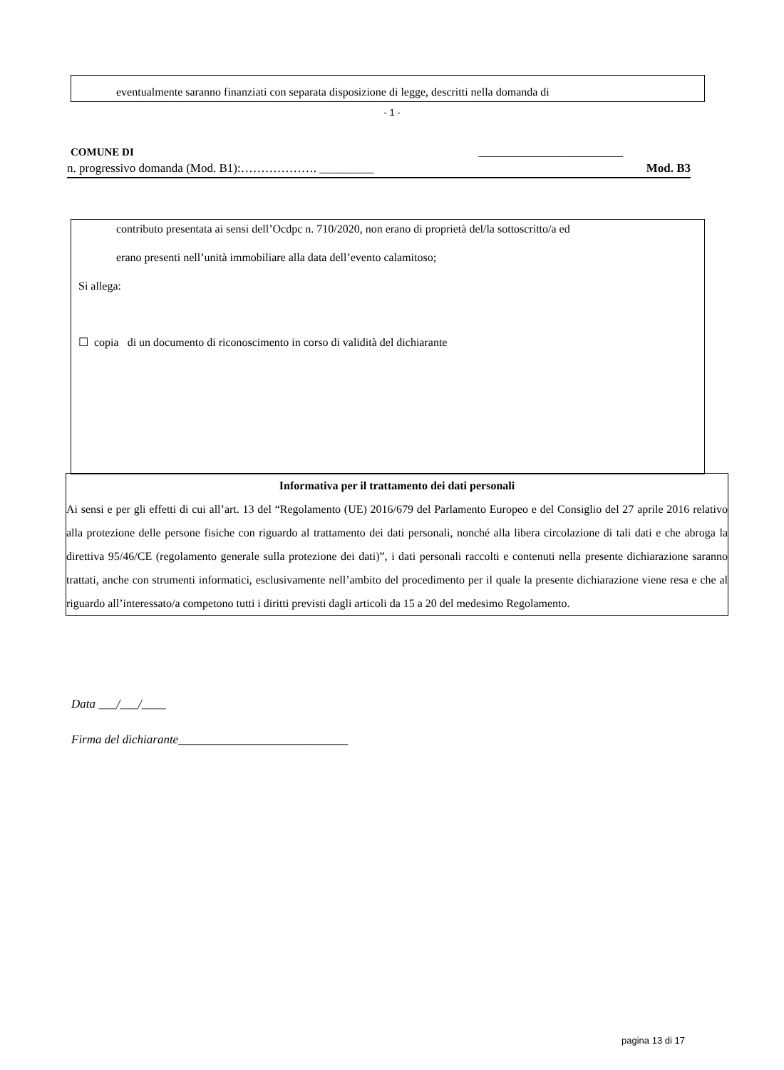eventualmente saranno finanziati con separata disposizione di legge, descritti nella domanda di
- 1 -
COMUNE DI ___________________________
n. progressivo domanda (Mod. B1):………………. _________ Mod. B3
contributo presentata ai sensi dell’Ocdpc n. 710/2020, non erano di proprietà del/la sottoscritto/a ed
erano presenti nell’unità immobiliare alla data dell’evento calamitoso;
Si allega:
☐ copia di un documento di riconoscimento in corso di validità del dichiarante
Informativa per il trattamento dei dati personali
Ai sensi e per gli effetti di cui all’art. 13 del “Regolamento (UE) 2016/679 del Parlamento Europeo e del Consiglio del 27 aprile 2016 relativo alla protezione delle persone fisiche con riguardo al trattamento dei dati personali, nonché alla libera circolazione di tali dati e che abroga la direttiva 95/46/CE (regolamento generale sulla protezione dei dati)”, i dati personali raccolti e contenuti nella presente dichiarazione saranno trattati, anche con strumenti informatici, esclusivamente nell’ambito del procedimento per il quale la presente dichiarazione viene resa e che al riguardo all’interessato/a competono tutti i diritti previsti dagli articoli da 15 a 20 del medesimo Regolamento.
Data ___/___/____
Firma del dichiarante____________________________
pagina 13 di 17